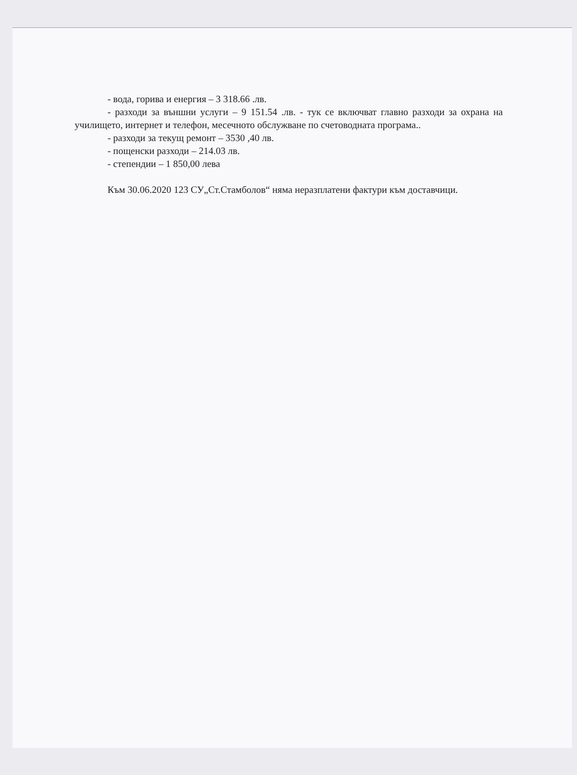- вода, горива и енергия – 3 318.66 .лв.
- разходи за външни услуги – 9 151.54 .лв. - тук се включват главно разходи за охрана на училището, интернет и телефон, месечното обслужване по счетоводната програма..
- разходи за текущ ремонт – 3530 ,40 лв.
- пощенски разходи – 214.03 лв.
- степендии – 1 850,00 лева
Към 30.06.2020 123 СУ„Ст.Стамболов“ няма неразплатени фактури към доставчици.